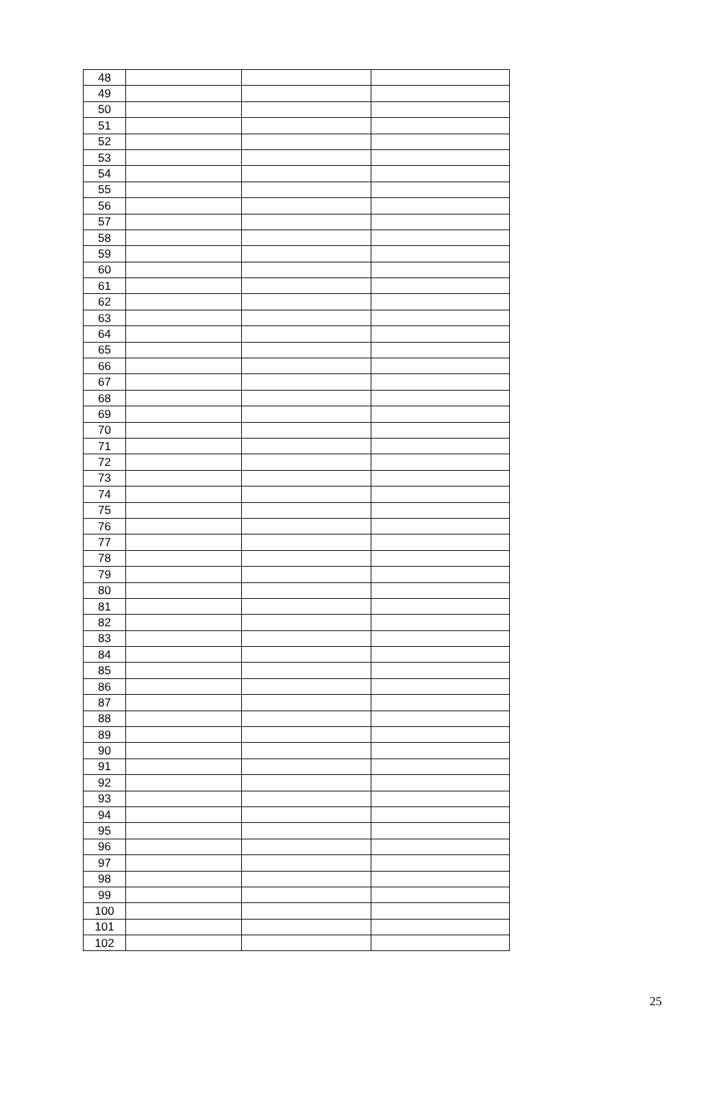| 48 | | | |
| 49 | | | |
| 50 | | | |
| 51 | | | |
| 52 | | | |
| 53 | | | |
| 54 | | | |
| 55 | | | |
| 56 | | | |
| 57 | | | |
| 58 | | | |
| 59 | | | |
| 60 | | | |
| 61 | | | |
| 62 | | | |
| 63 | | | |
| 64 | | | |
| 65 | | | |
| 66 | | | |
| 67 | | | |
| 68 | | | |
| 69 | | | |
| 70 | | | |
| 71 | | | |
| 72 | | | |
| 73 | | | |
| 74 | | | |
| 75 | | | |
| 76 | | | |
| 77 | | | |
| 78 | | | |
| 79 | | | |
| 80 | | | |
| 81 | | | |
| 82 | | | |
| 83 | | | |
| 84 | | | |
| 85 | | | |
| 86 | | | |
| 87 | | | |
| 88 | | | |
| 89 | | | |
| 90 | | | |
| 91 | | | |
| 92 | | | |
| 93 | | | |
| 94 | | | |
| 95 | | | |
| 96 | | | |
| 97 | | | |
| 98 | | | |
| 99 | | | |
| 100 | | | |
| 101 | | | |
| 102 | | | |
25